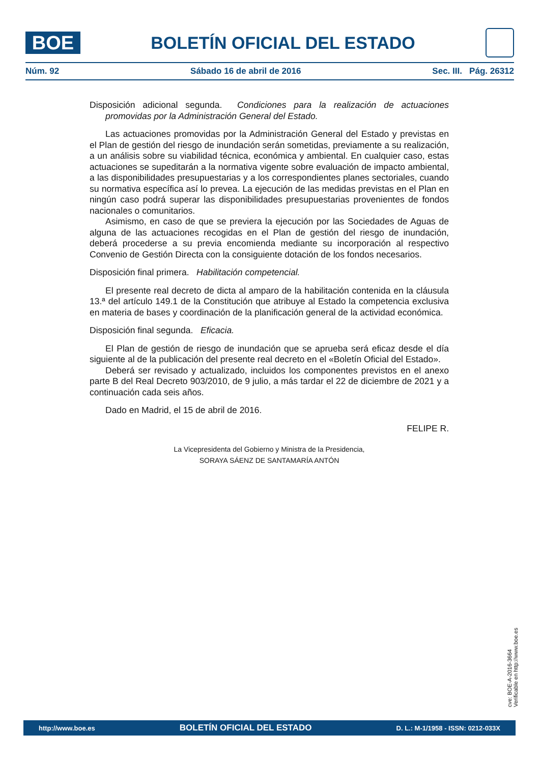BOE
BOLETÍN OFICIAL DEL ESTADO
Núm. 92 Sábado 16 de abril de 2016 Sec. III. Pág. 26312
Disposición adicional segunda. Condiciones para la realización de actuaciones promovidas por la Administración General del Estado.
Las actuaciones promovidas por la Administración General del Estado y previstas en el Plan de gestión del riesgo de inundación serán sometidas, previamente a su realización, a un análisis sobre su viabilidad técnica, económica y ambiental. En cualquier caso, estas actuaciones se supeditarán a la normativa vigente sobre evaluación de impacto ambiental, a las disponibilidades presupuestarias y a los correspondientes planes sectoriales, cuando su normativa específica así lo prevea. La ejecución de las medidas previstas en el Plan en ningún caso podrá superar las disponibilidades presupuestarias provenientes de fondos nacionales o comunitarios.
Asimismo, en caso de que se previera la ejecución por las Sociedades de Aguas de alguna de las actuaciones recogidas en el Plan de gestión del riesgo de inundación, deberá procederse a su previa encomienda mediante su incorporación al respectivo Convenio de Gestión Directa con la consiguiente dotación de los fondos necesarios.
Disposición final primera. Habilitación competencial.
El presente real decreto de dicta al amparo de la habilitación contenida en la cláusula 13.ª del artículo 149.1 de la Constitución que atribuye al Estado la competencia exclusiva en materia de bases y coordinación de la planificación general de la actividad económica.
Disposición final segunda. Eficacia.
El Plan de gestión de riesgo de inundación que se aprueba será eficaz desde el día siguiente al de la publicación del presente real decreto en el «Boletín Oficial del Estado».
Deberá ser revisado y actualizado, incluidos los componentes previstos en el anexo parte B del Real Decreto 903/2010, de 9 julio, a más tardar el 22 de diciembre de 2021 y a continuación cada seis años.
Dado en Madrid, el 15 de abril de 2016.
FELIPE R.
La Vicepresidenta del Gobierno y Ministra de la Presidencia,
SORAYA SÁENZ DE SANTAMARÍA ANTÓN
cve: BOE-A-2016-3664
Verificable en http://www.boe.es
http://www.boe.es BOLETÍN OFICIAL DEL ESTADO D. L.: M-1/1958 - ISSN: 0212-033X